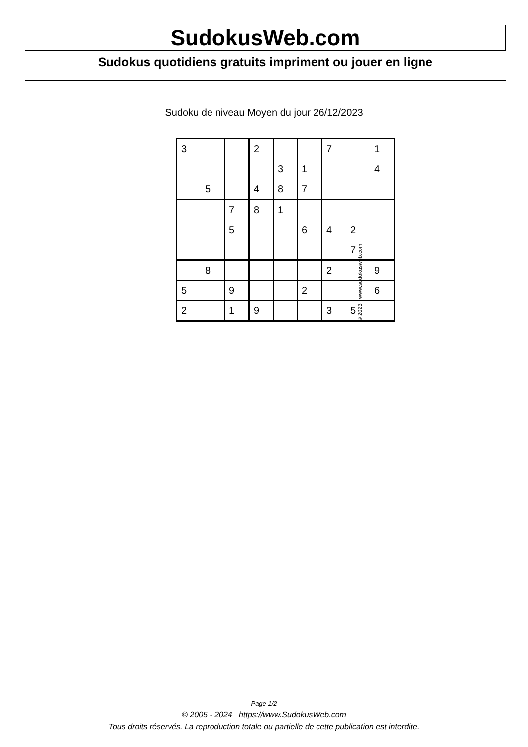SudokusWeb.com
Sudokus quotidiens gratuits impriment ou jouer en ligne
Sudoku de niveau Moyen du jour 26/12/2023
| 3 | | | 2 | | | 7 | | 1 |
| | | | | 3 | 1 | | | 4 |
| | 5 | | 4 | 8 | 7 | | | |
| | | 7 | 8 | 1 | | | | |
| | | 5 | | | 6 | 4 | 2 | |
| | | | | | | | 7 | |
| | 8 | | | | | 2 | | 9 |
| 5 | | 9 | | | 2 | | | 6 |
| 2 | | 1 | 9 | | | 3 | 5 | |
© 2023 www.sudokusweb.com
Page 1/2
© 2005 - 2024 https://www.SudokusWeb.com
Tous droits réservés. La reproduction totale ou partielle de cette publication est interdite.